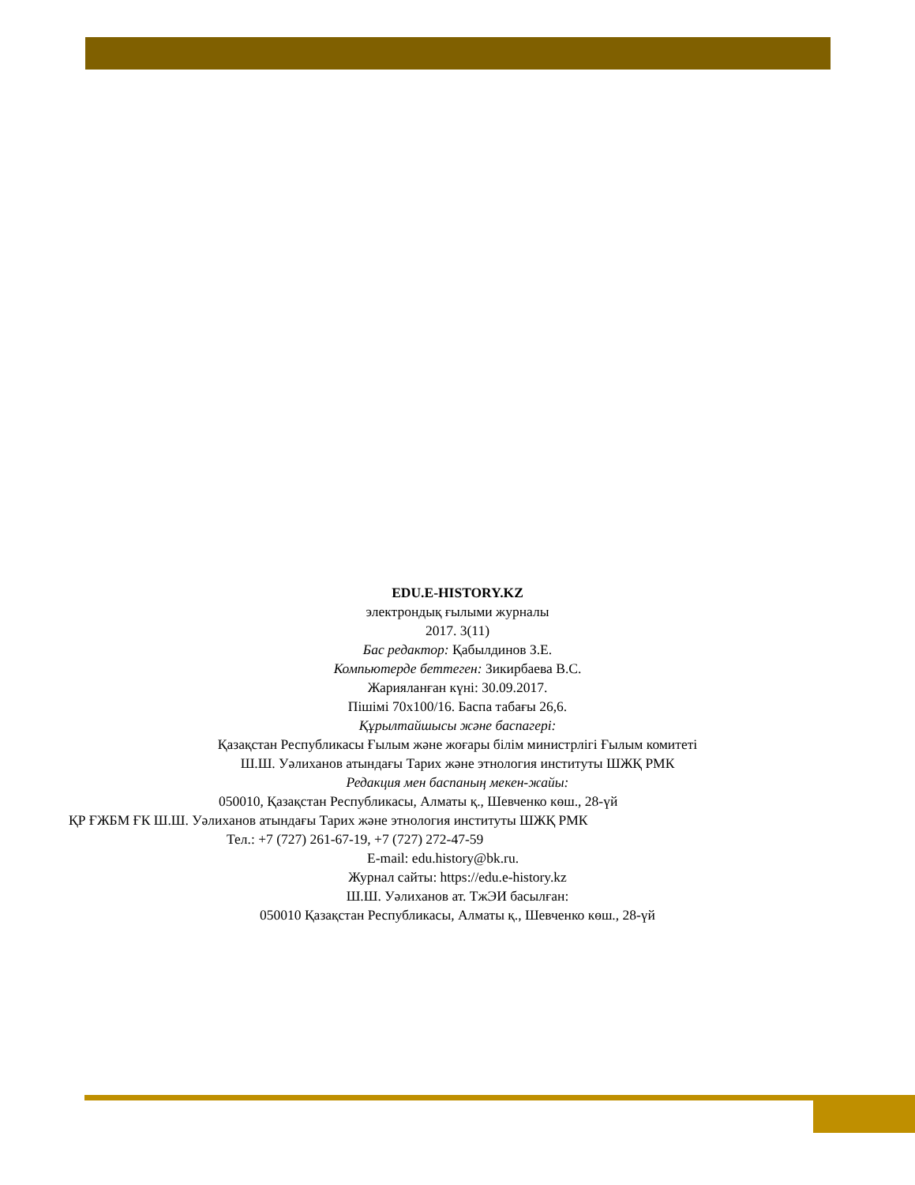EDU.E-HISTORY.KZ
электрондық ғылыми журналы
2017. 3(11)
Бас редактор: Қабылдинов З.Е.
Компьютерде беттеген: Зикирбаева В.С.
Жарияланған күні: 30.09.2017.
Пішімі 70х100/16. Баспа табағы 26,6.
Құрылтайшысы және баспагері:
Қазақстан Республикасы Ғылым және жоғары білім министрлігі Ғылым комитеті
Ш.Ш. Уәлиханов атындағы Тарих және этнология институты ШЖҚ РМК
Редакция мен баспаның мекен-жайы:
050010, Қазақстан Республикасы, Алматы қ., Шевченко көш., 28-үй
ҚР ҒЖБМ ҒК Ш.Ш. Уәлиханов атындағы Тарих және этнология институты ШЖҚ РМК
Тел.: +7 (727) 261-67-19, +7 (727) 272-47-59
E-mail: edu.history@bk.ru.
Журнал сайты: https://edu.e-history.kz
Ш.Ш. Уәлиханов ат. ТжЭИ басылған:
050010 Қазақстан Республикасы, Алматы қ., Шевченко көш., 28-үй